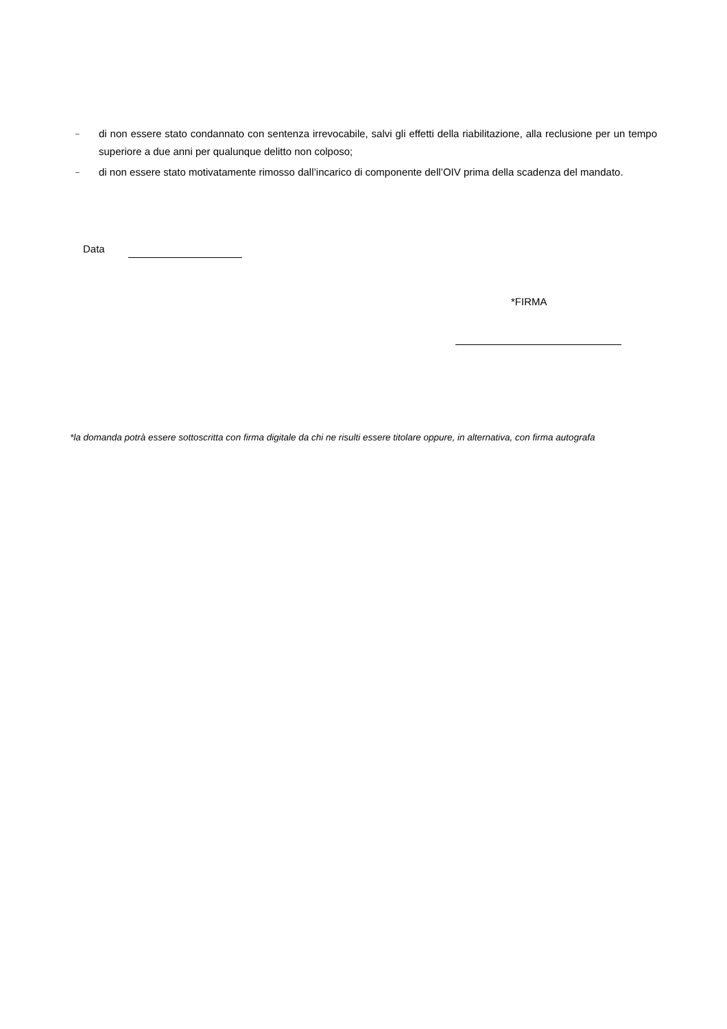– di non essere stato condannato con sentenza irrevocabile, salvi gli effetti della riabilitazione, alla reclusione per un tempo superiore a due anni per qualunque delitto non colposo;
– di non essere stato motivatamente rimosso dall’incarico di componente dell’OIV prima della scadenza del mandato.
Data
*FIRMA
*la domanda potrà essere sottoscritta con firma digitale da chi ne risulti essere titolare oppure, in alternativa, con firma autografa